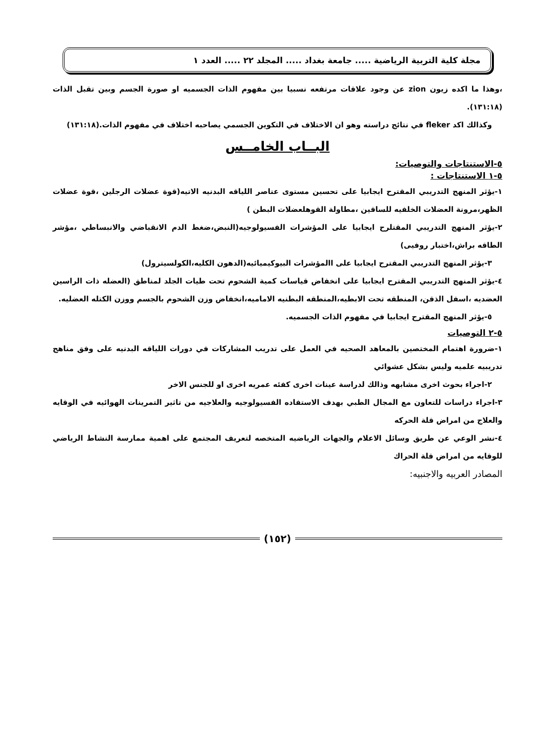مجلة كلية التربية الرياضية ..... جامعة بغداد ..... المجلد ٢٢ ..... العدد ١
،وهذا ما اكده زيون zion عن وجود علاقات مرتفعه نسبيا بين مفهوم الذات الجسميه او صورة الجسم وبين تقبل الذات (١٣١:١٨).
وكذالك اكد fleker في نتائج دراسته وهو ان الاختلاف في التكوين الجسمي يصاحبه اختلاف في مفهوم الذات.(١٣١:١٨)
البــاب الخامــس
٥-الاستنتاجات والتوصيات:
٥-١ الاستنتاجات :
١-يؤثر المنهج التدريبي المقترح ايجابيا على تحسين مستوى عناصر اللياقه البدنيه الاتيه(قوة عضلات الرجلين ،قوة عضلات الظهر،مرونة العضلات الخلفيه للساقين ،مطاولة القوهلعضلات البطن )
٢-يؤثر المنهج التدريبي المقتلرح ايجابيا على المؤشرات الفسيولوجيه(النبض،ضغط الدم الانقباضي والانبساطي ،مؤشر الطاقه براش،اختبار روفيى)
٣-يؤثر المنهج التدريبي المقترح ايجابيا على االمؤشرات البيوكيميائيه(الدهون الكليه،الكولسيترول)
٤-يؤثر المنهج التدريبي المقترح ايجابيا على انخفاض قياسات كمية الشحوم تحت طيات الجلد لمناطق (العضله ذات الراسين العضديه ،اسفل الذقن، المنطقه تحت الابطيه،المنطقه البطنيه الاماميه،انخفاض وزن الشحوم بالجسم ووزن الكتله العضليه.
٥-يؤثر المنهج المقترح ايجابيا في مفهوم الذات الجسميه.
٥-٢ التوصيات
١-ضرورة اهتمام المختصين بالمعاهد الصحيه في العمل على تدريب المشاركات في دورات اللياقه البدنيه على وفق مناهج تدريبيه علميه وليس بشكل عشوائي
٢-اجراء بحوث اخرى مشابهه وذالك لدراسة عينات اخرى كفئه عمريه اخرى او للجنس الاخر
٣-اجراء دراسات للتعاون مع المجال الطبي بهدف الاستفاده الفسيولوجيه والعلاجيه من تاثير التمرينات الهوائيه في الوقايه والعلاج من امراض قلة الحركه
٤-نشر الوعي عن طريق وسائل الاعلام والجهات الرياضيه المتخصه لتعريف المجتمع على اهمية ممارسة النشاط الرياضي للوقايه من امراض قلة الحراك
المصادر العربيه والاجنبيه:
(١٥٢)